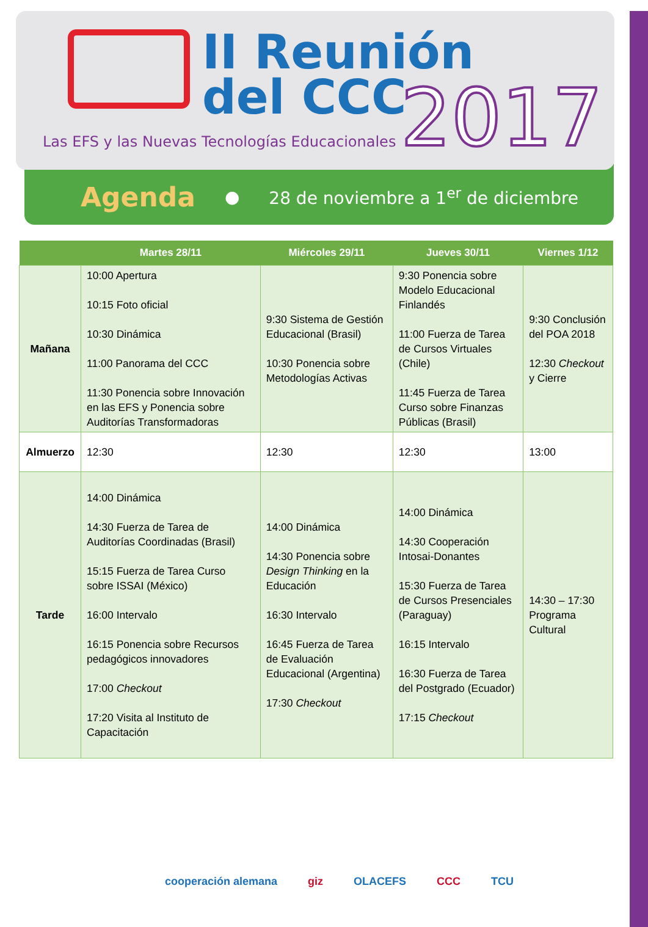II Reunión
del CCC
2017
Las EFS y las Nuevas Tecnologías Educacionales
Agenda ● 28 de noviembre a 1<sup>er</sup> de diciembre
| | Martes 28/11 | Miércoles 29/11 | Jueves 30/11 | Viernes 1/12 |
| --- | --- | --- | --- | --- |
| Mañana | 10:00 Apertura 10:15 Foto oficial 10:30 Dinámica 11:00 Panorama del CCC 11:30 Ponencia sobre Innovación en las EFS y Ponencia sobre Auditorías Transformadoras | 9:30 Sistema de Gestión Educacional (Brasil) 10:30 Ponencia sobre Metodologías Activas | 9:30 Ponencia sobre Modelo Educacional Finlandés 11:00 Fuerza de Tarea de Cursos Virtuales (Chile) 11:45 Fuerza de Tarea Curso sobre Finanzas Públicas (Brasil) | 9:30 Conclusión del POA 2018 12:30 Checkout y Cierre |
| Almuerzo | 12:30 | 12:30 | 12:30 | 13:00 |
| Tarde | 14:00 Dinámica 14:30 Fuerza de Tarea de Auditorías Coordinadas (Brasil) 15:15 Fuerza de Tarea Curso sobre ISSAI (México) 16:00 Intervalo 16:15 Ponencia sobre Recursos pedagógicos innovadores 17:00 Checkout 17:20 Visita al Instituto de Capacitación | 14:00 Dinámica 14:30 Ponencia sobre Design Thinking en la Educación 16:30 Intervalo 16:45 Fuerza de Tarea de Evaluación Educacional (Argentina) 17:30 Checkout | 14:00 Dinámica 14:30 Cooperación Intosai-Donantes 15:30 Fuerza de Tarea de Cursos Presenciales (Paraguay) 16:15 Intervalo 16:30 Fuerza de Tarea del Postgrado (Ecuador) 17:15 Checkout | 14:30 – 17:30 Programa Cultural |
cooperación alemana giz OLACEFS CCC TCU